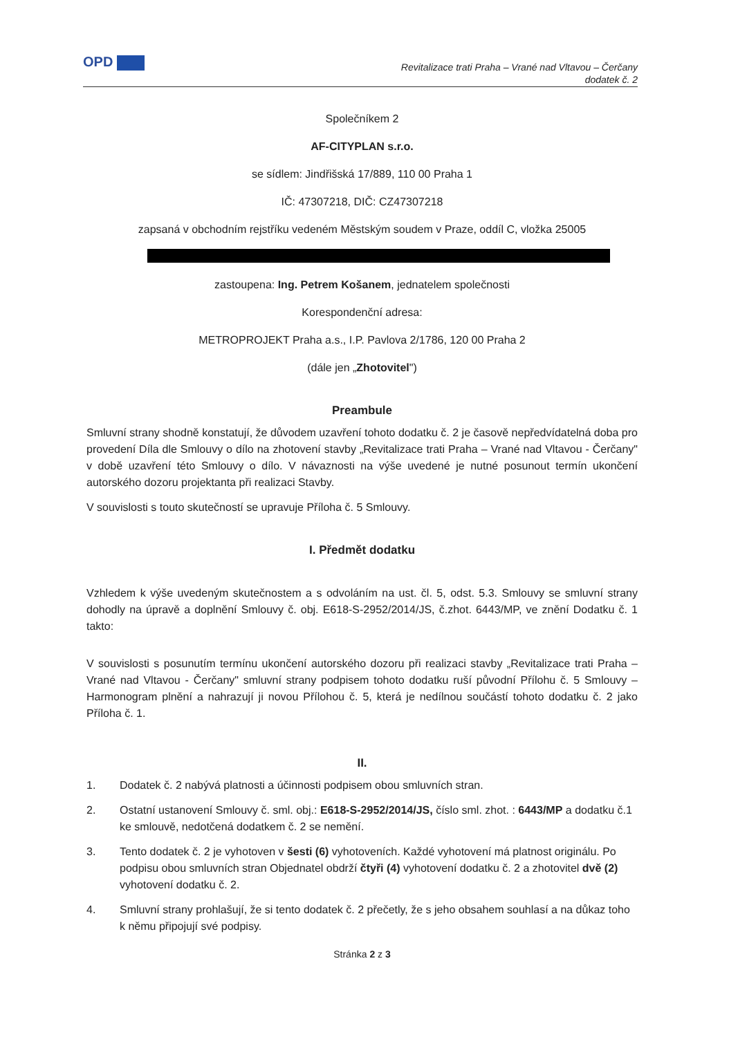OPD
Revitalizace trati Praha – Vrané nad Vltavou – Čerčany
dodatek č. 2
Společníkem 2
AF-CITYPLAN s.r.o.
se sídlem: Jindřišská 17/889, 110 00 Praha 1
IČ: 47307218, DIČ: CZ47307218
zapsaná v obchodním rejstříku vedeném Městským soudem v Praze, oddíl C, vložka 25005
zastoupena: Ing. Petrem Košanem, jednatelem společnosti
Korespondenční adresa:
METROPROJEKT Praha a.s., I.P. Pavlova 2/1786, 120 00 Praha 2
(dále jen „Zhotovitel")
Preambule
Smluvní strany shodně konstatují, že důvodem uzavření tohoto dodatku č. 2 je časově nepředvídatelná doba pro provedení Díla dle Smlouvy o dílo na zhotovení stavby „Revitalizace trati Praha – Vrané nad Vltavou - Čerčany" v době uzavření této Smlouvy o dílo. V návaznosti na výše uvedené je nutné posunout termín ukončení autorského dozoru projektanta při realizaci Stavby.
V souvislosti s touto skutečností se upravuje Příloha č. 5 Smlouvy.
I. Předmět dodatku
Vzhledem k výše uvedeným skutečnostem a s odvoláním na ust. čl. 5, odst. 5.3. Smlouvy se smluvní strany dohodly na úpravě a doplnění Smlouvy č. obj. E618-S-2952/2014/JS, č.zhot. 6443/MP, ve znění Dodatku č. 1 takto:
V souvislosti s posunutím termínu ukončení autorského dozoru při realizaci stavby „Revitalizace trati Praha – Vrané nad Vltavou - Čerčany" smluvní strany podpisem tohoto dodatku ruší původní Přílohu č. 5 Smlouvy – Harmonogram plnění a nahrazují ji novou Přílohou č. 5, která je nedílnou součástí tohoto dodatku č. 2 jako Příloha č. 1.
II.
1. Dodatek č. 2 nabývá platnosti a účinnosti podpisem obou smluvních stran.
2. Ostatní ustanovení Smlouvy č. sml. obj.: E618-S-2952/2014/JS, číslo sml. zhot. : 6443/MP a dodatku č.1 ke smlouvě, nedotčená dodatkem č. 2 se nemění.
3. Tento dodatek č. 2 je vyhotoven v šesti (6) vyhotoveních. Každé vyhotovení má platnost originálu. Po podpisu obou smluvních stran Objednatel obdrží čtyři (4) vyhotovení dodatku č. 2 a zhotovitel dvě (2) vyhotovení dodatku č. 2.
4. Smluvní strany prohlašují, že si tento dodatek č. 2 přečetly, že s jeho obsahem souhlasí a na důkaz toho k němu připojují své podpisy.
Stránka 2 z 3